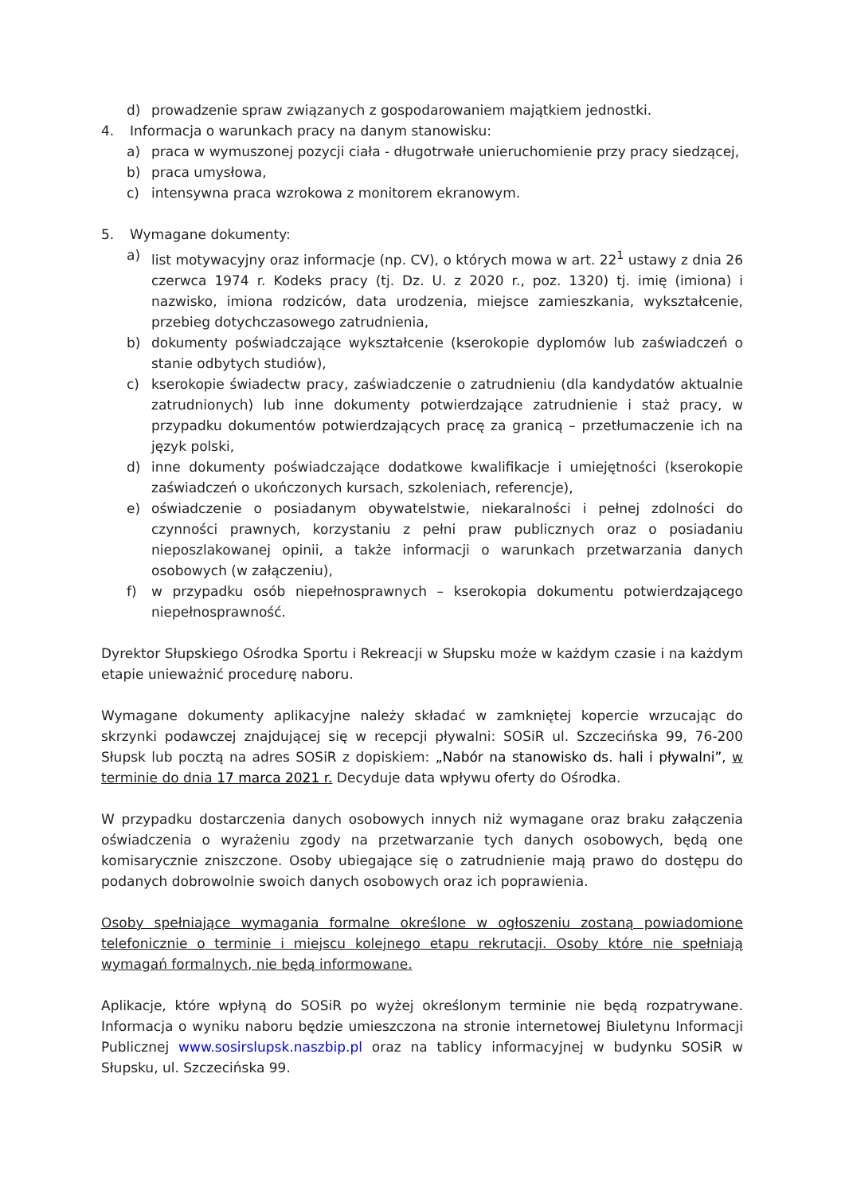d) prowadzenie spraw związanych z gospodarowaniem majątkiem jednostki.
4. Informacja o warunkach pracy na danym stanowisku:
a) praca w wymuszonej pozycji ciała - długotrwałe unieruchomienie przy pracy siedzącej,
b) praca umysłowa,
c) intensywna praca wzrokowa z monitorem ekranowym.
5. Wymagane dokumenty:
a) list motywacyjny oraz informacje (np. CV), o których mowa w art. 22<sup>1</sup> ustawy z dnia 26 czerwca 1974 r. Kodeks pracy (tj. Dz. U. z 2020 r., poz. 1320) tj. imię (imiona) i nazwisko, imiona rodziców, data urodzenia, miejsce zamieszkania, wykształcenie, przebieg dotychczasowego zatrudnienia,
b) dokumenty poświadczające wykształcenie (kserokopie dyplomów lub zaświadczeń o stanie odbytych studiów),
c) kserokopie świadectw pracy, zaświadczenie o zatrudnieniu (dla kandydatów aktualnie zatrudnionych) lub inne dokumenty potwierdzające zatrudnienie i staż pracy, w przypadku dokumentów potwierdzających pracę za granicą – przetłumaczenie ich na język polski,
d) inne dokumenty poświadczające dodatkowe kwalifikacje i umiejętności (kserokopie zaświadczeń o ukończonych kursach, szkoleniach, referencje),
e) oświadczenie o posiadanym obywatelstwie, niekaralności i pełnej zdolności do czynności prawnych, korzystaniu z pełni praw publicznych oraz o posiadaniu nieposzlakowanej opinii, a także informacji o warunkach przetwarzania danych osobowych (w załączeniu),
f) w przypadku osób niepełnosprawnych – kserokopia dokumentu potwierdzającego niepełnosprawność.
Dyrektor Słupskiego Ośrodka Sportu i Rekreacji w Słupsku może w każdym czasie i na każdym etapie unieważnić procedurę naboru.
Wymagane dokumenty aplikacyjne należy składać w zamkniętej kopercie wrzucając do skrzynki podawczej znajdującej się w recepcji pływalni: SOSiR ul. Szczecińska 99, 76-200 Słupsk lub pocztą na adres SOSiR z dopiskiem: „Nabór na stanowisko ds. hali i pływalni”, w terminie do dnia 17 marca 2021 r. Decyduje data wpływu oferty do Ośrodka.
W przypadku dostarczenia danych osobowych innych niż wymagane oraz braku załączenia oświadczenia o wyrażeniu zgody na przetwarzanie tych danych osobowych, będą one komisarycznie zniszczone. Osoby ubiegające się o zatrudnienie mają prawo do dostępu do podanych dobrowolnie swoich danych osobowych oraz ich poprawienia.
Osoby spełniające wymagania formalne określone w ogłoszeniu zostaną powiadomione telefonicznie o terminie i miejscu kolejnego etapu rekrutacji. Osoby które nie spełniają wymagań formalnych, nie będą informowane.
Aplikacje, które wpłyną do SOSiR po wyżej określonym terminie nie będą rozpatrywane. Informacja o wyniku naboru będzie umieszczona na stronie internetowej Biuletynu Informacji Publicznej www.sosirslupsk.naszbip.pl oraz na tablicy informacyjnej w budynku SOSiR w Słupsku, ul. Szczecińska 99.